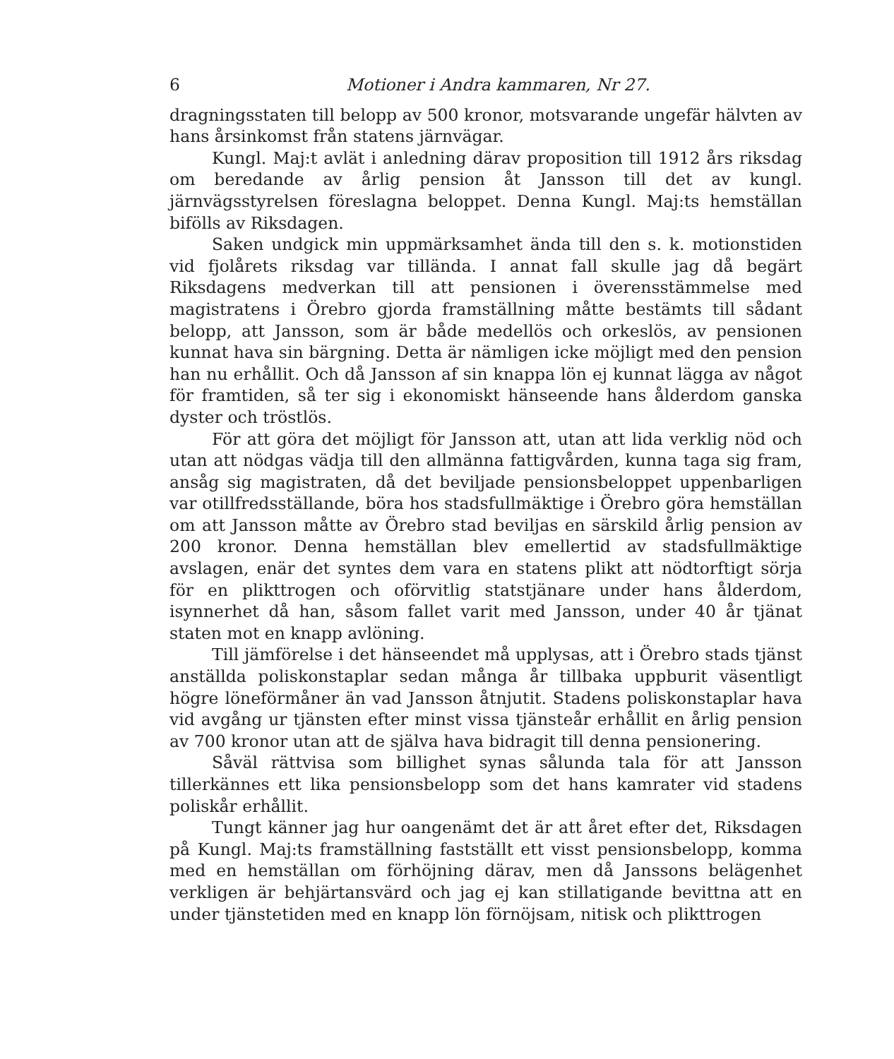6 Motioner i Andra kammaren, Nr 27.
dragningsstaten till belopp av 500 kronor, motsvarande ungefär hälvten av hans årsinkomst från statens järnvägar.
Kungl. Maj:t avlät i anledning därav proposition till 1912 års riksdag om beredande av årlig pension åt Jansson till det av kungl. järnvägsstyrelsen föreslagna beloppet. Denna Kungl. Maj:ts hemställan bifölls av Riksdagen.
Saken undgick min uppmärksamhet ända till den s. k. motionstiden vid fjolårets riksdag var tillända. I annat fall skulle jag då begärt Riksdagens medverkan till att pensionen i överensstämmelse med magistratens i Örebro gjorda framställning måtte bestämts till sådant belopp, att Jansson, som är både medellös och orkeslös, av pensionen kunnat hava sin bärgning. Detta är nämligen icke möjligt med den pension han nu erhållit. Och då Jansson af sin knappa lön ej kunnat lägga av något för framtiden, så ter sig i ekonomiskt hänseende hans ålderdom ganska dyster och tröstlös.
För att göra det möjligt för Jansson att, utan att lida verklig nöd och utan att nödgas vädja till den allmänna fattigvården, kunna taga sig fram, ansåg sig magistraten, då det beviljade pensionsbeloppet uppenbarligen var otillfredsställande, böra hos stadsfullmäktige i Örebro göra hemställan om att Jansson måtte av Örebro stad beviljas en särskild årlig pension av 200 kronor. Denna hemställan blev emellertid av stadsfullmäktige avslagen, enär det syntes dem vara en statens plikt att nödtorftigt sörja för en plikttrogen och oförvitlig statstjänare under hans ålderdom, isynnerhet då han, såsom fallet varit med Jansson, under 40 år tjänat staten mot en knapp avlöning.
Till jämförelse i det hänseendet må upplysas, att i Örebro stads tjänst anställda poliskonstaplar sedan många år tillbaka uppburit väsentligt högre löneförmåner än vad Jansson åtnjutit. Stadens poliskonstaplar hava vid avgång ur tjänsten efter minst vissa tjänsteår erhållit en årlig pension av 700 kronor utan att de själva hava bidragit till denna pensionering.
Såväl rättvisa som billighet synas sålunda tala för att Jansson tillerkännes ett lika pensionsbelopp som det hans kamrater vid stadens poliskår erhållit.
Tungt känner jag hur oangenämt det är att året efter det, Riksdagen på Kungl. Maj:ts framställning fastställt ett visst pensionsbelopp, komma med en hemställan om förhöjning därav, men då Janssons belägenhet verkligen är behjärtansvärd och jag ej kan stillatigande bevittna att en under tjänstetiden med en knapp lön förnöjsam, nitisk och plikttrogen